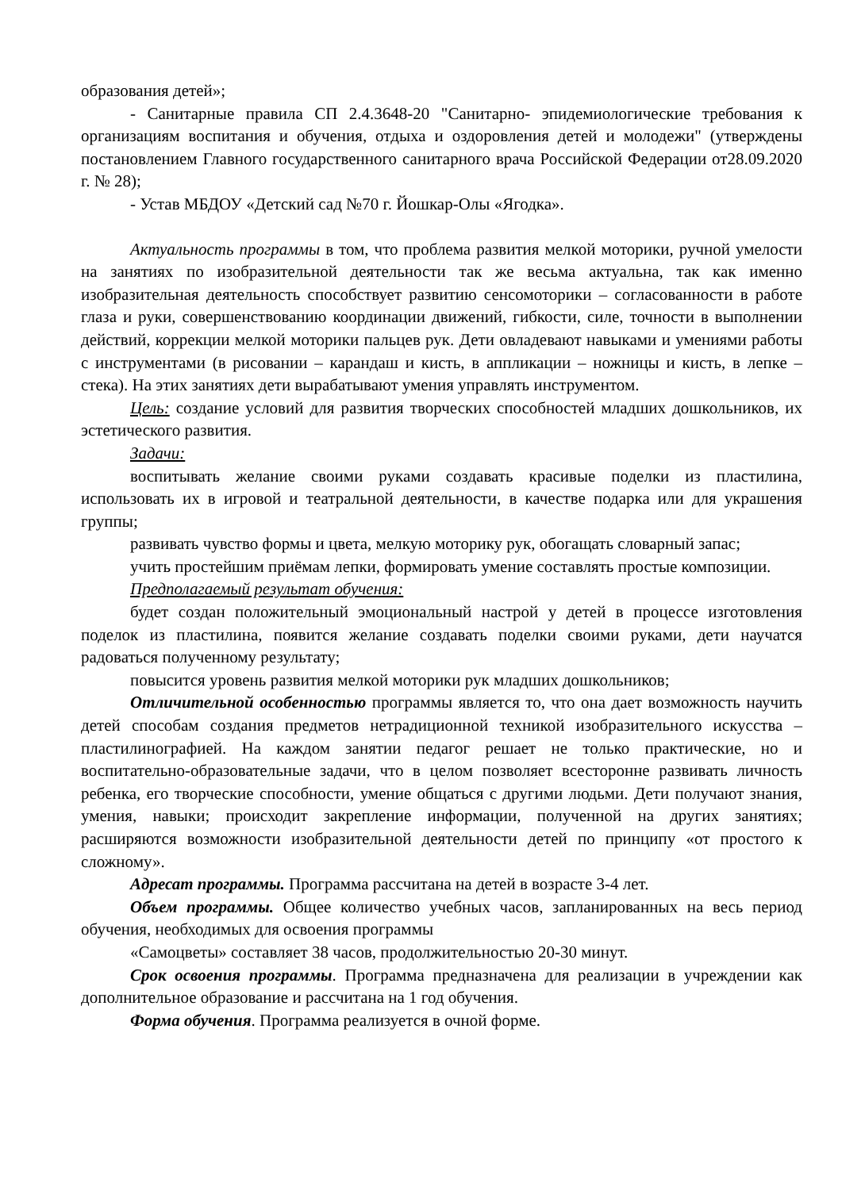образования детей»;
- Санитарные правила СП 2.4.3648-20 "Санитарно- эпидемиологические требования к организациям воспитания и обучения, отдыха и оздоровления детей и молодежи" (утверждены постановлением Главного государственного санитарного врача Российской Федерации от28.09.2020 г. № 28);
- Устав МБДОУ «Детский сад №70 г. Йошкар-Олы «Ягодка».
Актуальность программы в том, что проблема развития мелкой моторики, ручной умелости на занятиях по изобразительной деятельности так же весьма актуальна, так как именно изобразительная деятельность способствует развитию сенсомоторики – согласованности в работе глаза и руки, совершенствованию координации движений, гибкости, силе, точности в выполнении действий, коррекции мелкой моторики пальцев рук. Дети овладевают навыками и умениями работы с инструментами (в рисовании – карандаш и кисть, в аппликации – ножницы и кисть, в лепке – стека). На этих занятиях дети вырабатывают умения управлять инструментом.
Цель: создание условий для развития творческих способностей младших дошкольников, их эстетического развития.
Задачи:
воспитывать желание своими руками создавать красивые поделки из пластилина, использовать их в игровой и театральной деятельности, в качестве подарка или для украшения группы;
развивать чувство формы и цвета, мелкую моторику рук, обогащать словарный запас;
учить простейшим приёмам лепки, формировать умение составлять простые композиции.
Предполагаемый результат обучения:
будет создан положительный эмоциональный настрой у детей в процессе изготовления поделок из пластилина, появится желание создавать поделки своими руками, дети научатся радоваться полученному результату;
повысится уровень развития мелкой моторики рук младших дошкольников;
Отличительной особенностью программы является то, что она дает возможность научить детей способам создания предметов нетрадиционной техникой изобразительного искусства – пластилинографией. На каждом занятии педагог решает не только практические, но и воспитательно-образовательные задачи, что в целом позволяет всесторонне развивать личность ребенка, его творческие способности, умение общаться с другими людьми. Дети получают знания, умения, навыки; происходит закрепление информации, полученной на других занятиях; расширяются возможности изобразительной деятельности детей по принципу «от простого к сложному».
Адресат программы. Программа рассчитана на детей в возрасте 3-4 лет.
Объем программы. Общее количество учебных часов, запланированных на весь период обучения, необходимых для освоения программы
«Самоцветы» составляет 38 часов, продолжительностью 20-30 минут.
Срок освоения программы. Программа предназначена для реализации в учреждении как дополнительное образование и рассчитана на 1 год обучения.
Форма обучения. Программа реализуется в очной форме.